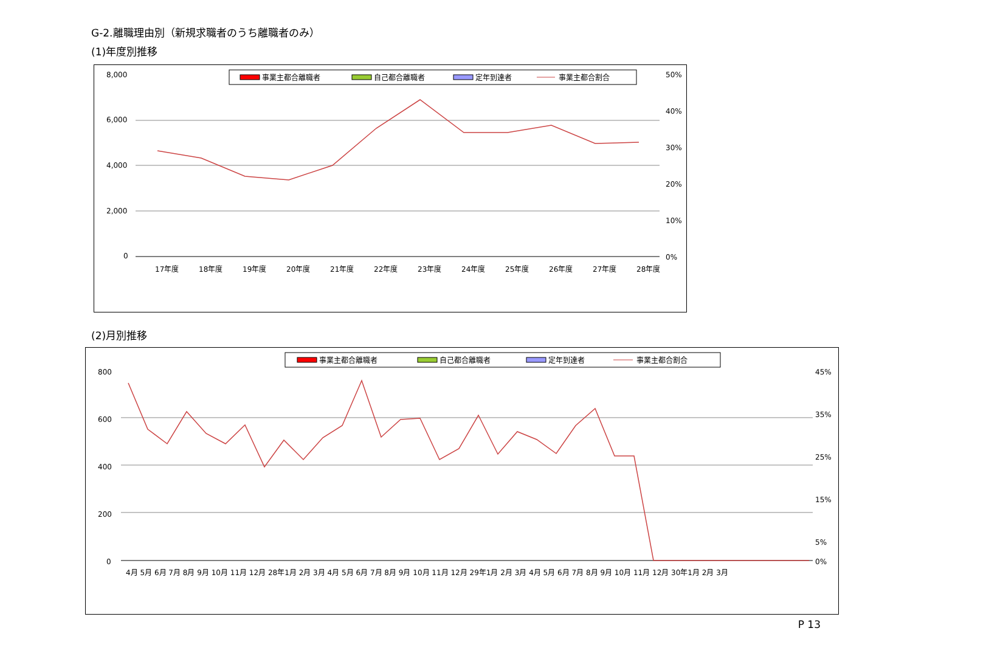G-2.離職理由別（新規求職者のうち離職者のみ）
(1)年度別推移
事業主都合離職者
自己都合離職者
定年到達者
事業主都合割合
8,000
6,000
4,000
2,000
0
50%
40%
30%
20%
10%
0%
17年度
18年度
19年度
20年度
21年度
22年度
23年度
24年度
25年度
26年度
27年度
28年度
(2)月別推移
事業主都合離職者
自己都合離職者
定年到達者
事業主都合割合
800
600
400
200
0
45%
35%
25%
15%
5%
0%
4月 5月 6月 7月 8月 9月 10月 11月 12月 28年1月 2月 3月 4月 5月 6月 7月 8月 9月 10月 11月 12月 29年1月 2月 3月 4月 5月 6月 7月 8月 9月 10月 11月 12月 30年1月 2月 3月
P 13